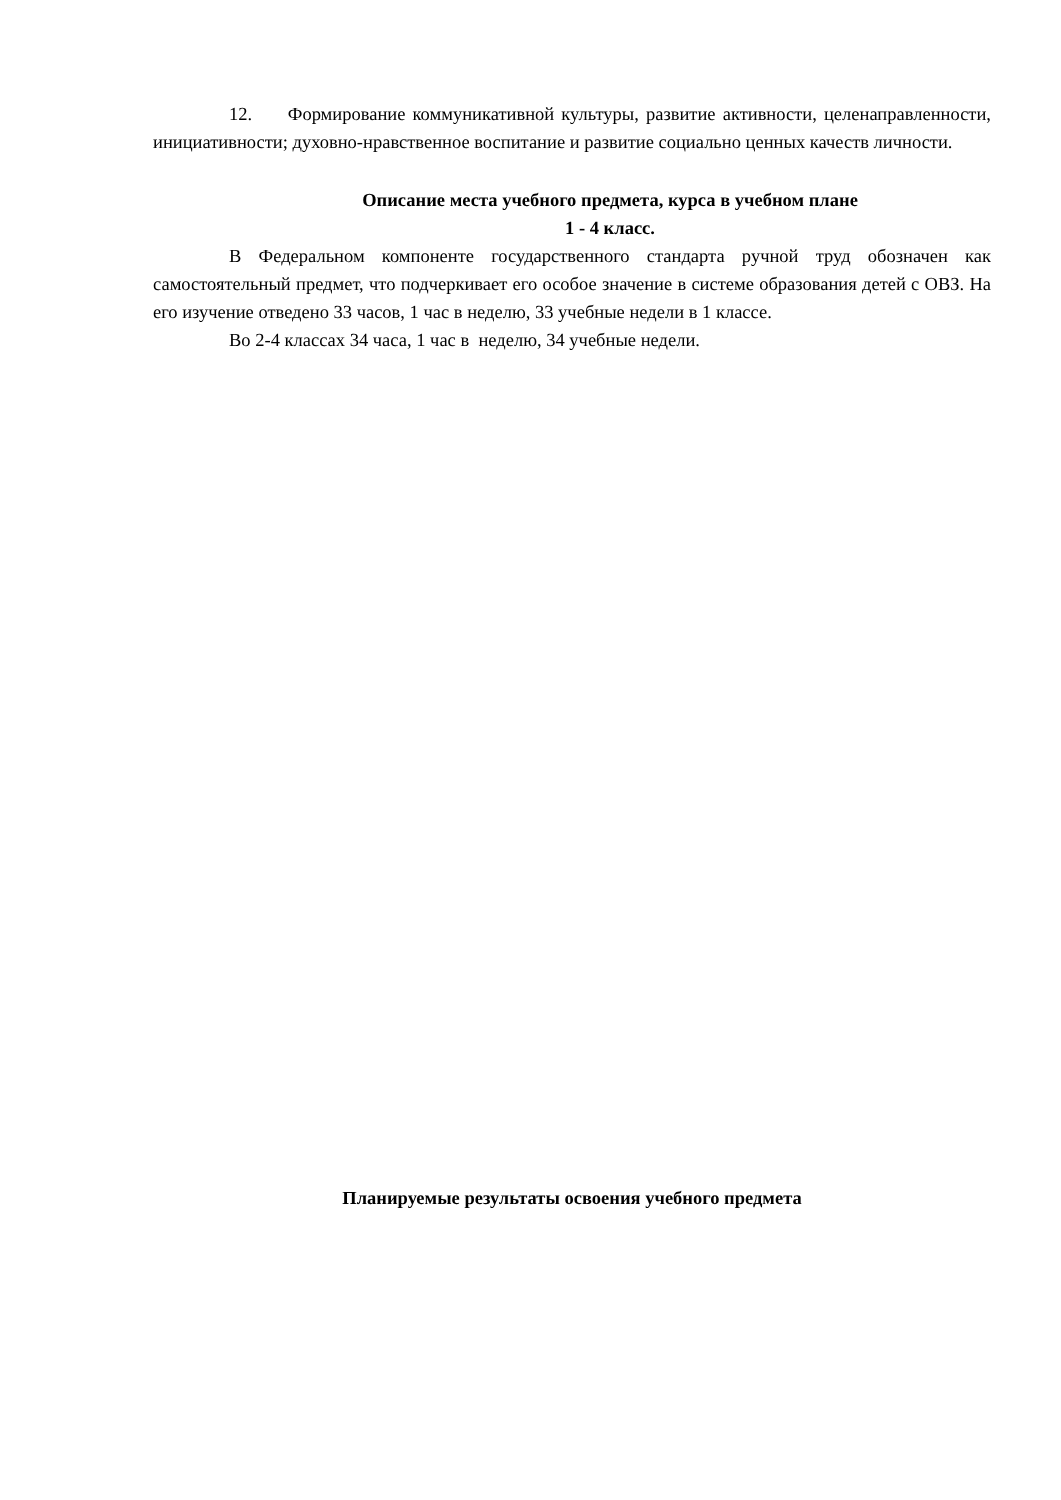12. Формирование коммуникативной культуры, развитие активности, целенаправленности, инициативности; духовно-нравственное воспитание и развитие социально ценных качеств личности.
Описание места учебного предмета, курса в учебном плане
1 - 4 класс.
В Федеральном компоненте государственного стандарта ручной труд обозначен как самостоятельный предмет, что подчеркивает его особое значение в системе образования детей с ОВЗ. На его изучение отведено 33 часов, 1 час в неделю, 33 учебные недели в 1 классе.
Во 2-4 классах 34 часа, 1 час в неделю, 34 учебные недели.
Планируемые результаты освоения учебного предмета